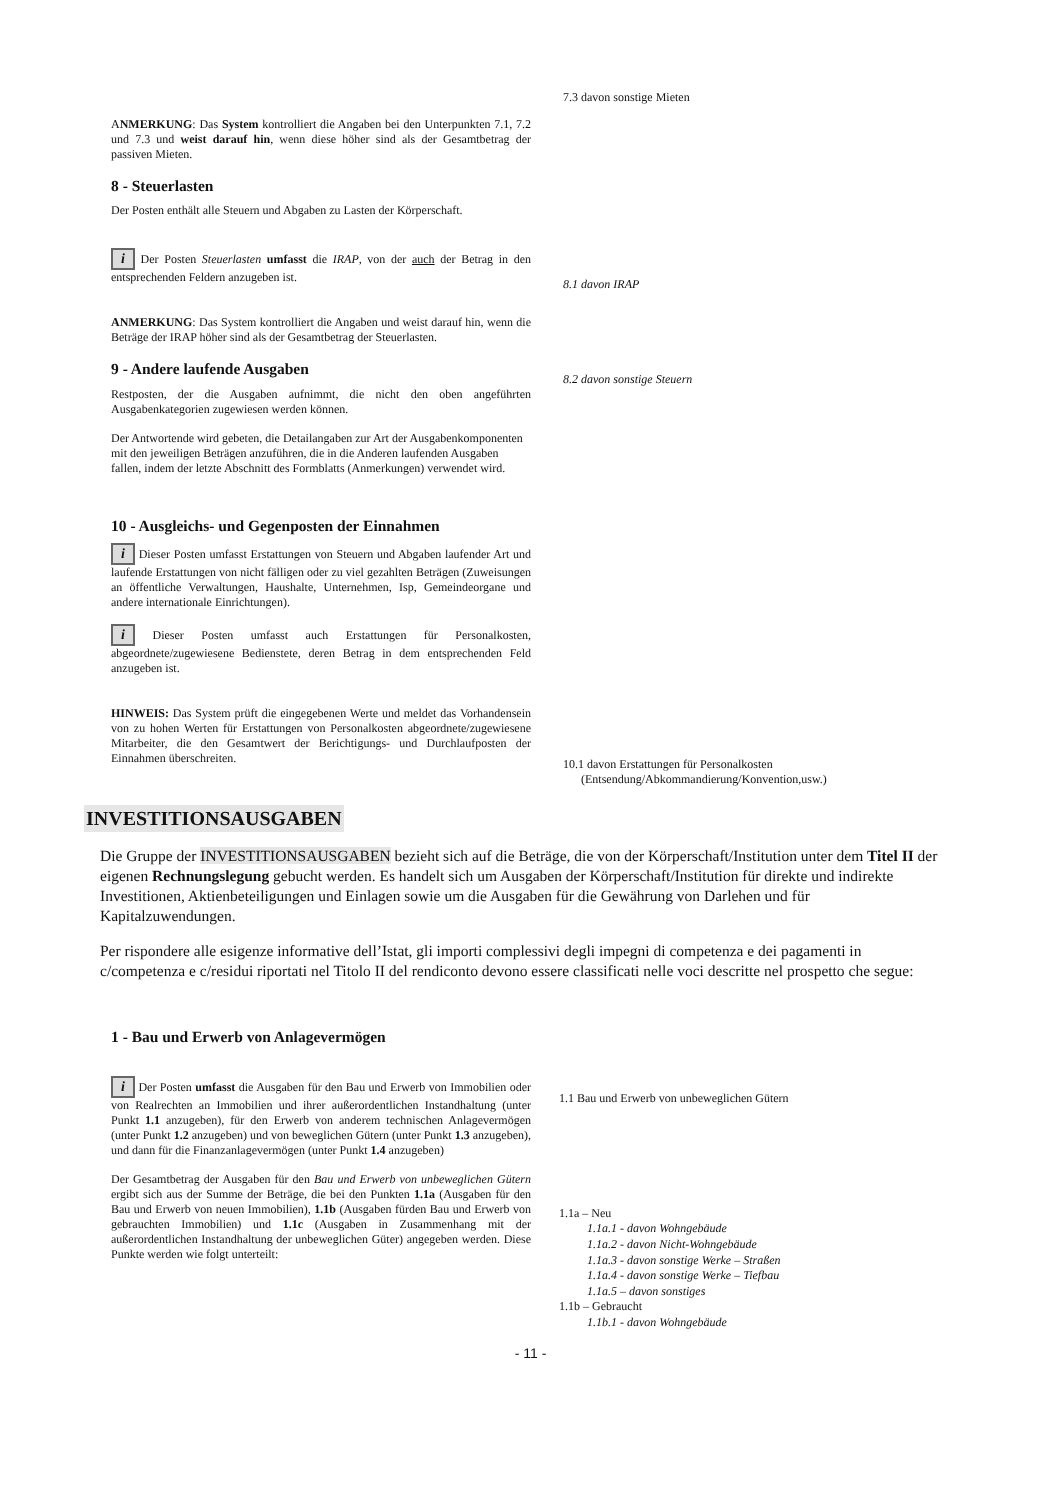7.3 davon sonstige Mieten
ANMERKUNG: Das System kontrolliert die Angaben bei den Unterpunkten 7.1, 7.2 und 7.3 und weist darauf hin, wenn diese höher sind als der Gesamtbetrag der passiven Mieten.
8 - Steuerlasten
Der Posten enthält alle Steuern und Abgaben zu Lasten der Körperschaft.
i Der Posten Steuerlasten umfasst die IRAP, von der auch der Betrag in den entsprechenden Feldern anzugeben ist.
ANMERKUNG: Das System kontrolliert die Angaben und weist darauf hin, wenn die Beträge der IRAP höher sind als der Gesamtbetrag der Steuerlasten.
9 - Andere laufende Ausgaben
Restposten, der die Ausgaben aufnimmt, die nicht den oben angeführten Ausgabenkategorien zugewiesen werden können.
Der Antwortende wird gebeten, die Detailangaben zur Art der Ausgabenkomponenten mit den jeweiligen Beträgen anzuführen, die in die Anderen laufenden Ausgaben fallen, indem der letzte Abschnitt des Formblatts (Anmerkungen) verwendet wird.
10 - Ausgleichs- und Gegenposten der Einnahmen
i Dieser Posten umfasst Erstattungen von Steuern und Abgaben laufender Art und laufende Erstattungen von nicht fälligen oder zu viel gezahlten Beträgen (Zuweisungen an öffentliche Verwaltungen, Haushalte, Unternehmen, Isp, Gemeindeorgane und andere internationale Einrichtungen).
i Dieser Posten umfasst auch Erstattungen für Personalkosten, abgeordnete/zugewiesene Bedienstete, deren Betrag in dem entsprechenden Feld anzugeben ist.
HINWEIS: Das System prüft die eingegebenen Werte und meldet das Vorhandensein von zu hohen Werten für Erstattungen von Personalkosten abgeordnete/zugewiesene Mitarbeiter, die den Gesamtwert der Berichtigungs- und Durchlaufposten der Einnahmen überschreiten.
8.1 davon IRAP
8.2 davon sonstige Steuern
10.1 davon Erstattungen für Personalkosten
(Entsendung/Abkommandierung/Konvention,usw.)
INVESTITIONSAUSGABEN
Die Gruppe der INVESTITIONSAUSGABEN bezieht sich auf die Beträge, die von der Körperschaft/Institution unter dem Titel II der eigenen Rechnungslegung gebucht werden. Es handelt sich um Ausgaben der Körperschaft/Institution für direkte und indirekte Investitionen, Aktienbeteiligungen und Einlagen sowie um die Ausgaben für die Gewährung von Darlehen und für Kapitalzuwendungen.
Per rispondere alle esigenze informative dell’Istat, gli importi complessivi degli impegni di competenza e dei pagamenti in c/competenza e c/residui riportati nel Titolo II del rendiconto devono essere classificati nelle voci descritte nel prospetto che segue:
1 - Bau und Erwerb von Anlagevermögen
i Der Posten umfasst die Ausgaben für den Bau und Erwerb von Immobilien oder von Realrechten an Immobilien und ihrer außerordentlichen Instandhaltung (unter Punkt 1.1 anzugeben), für den Erwerb von anderem technischen Anlagevermögen (unter Punkt 1.2 anzugeben) und von beweglichen Gütern (unter Punkt 1.3 anzugeben), und dann für die Finanzanlagevermögen (unter Punkt 1.4 anzugeben)
Der Gesamtbetrag der Ausgaben für den Bau und Erwerb von unbeweglichen Gütern ergibt sich aus der Summe der Beträge, die bei den Punkten 1.1a (Ausgaben für den Bau und Erwerb von neuen Immobilien), 1.1b (Ausgaben fürden Bau und Erwerb von gebrauchten Immobilien) und 1.1c (Ausgaben in Zusammenhang mit der außerordentlichen Instandhaltung der unbeweglichen Güter) angegeben werden. Diese Punkte werden wie folgt unterteilt:
1.1 Bau und Erwerb von unbeweglichen Gütern
1.1a – Neu
1.1a.1 - davon Wohngebäude
1.1a.2 - davon Nicht-Wohngebäude
1.1a.3 - davon sonstige Werke – Straßen
1.1a.4 - davon sonstige Werke – Tiefbau
1.1a.5 – davon sonstiges
1.1b – Gebraucht
1.1b.1 - davon Wohngebäude
- 11 -